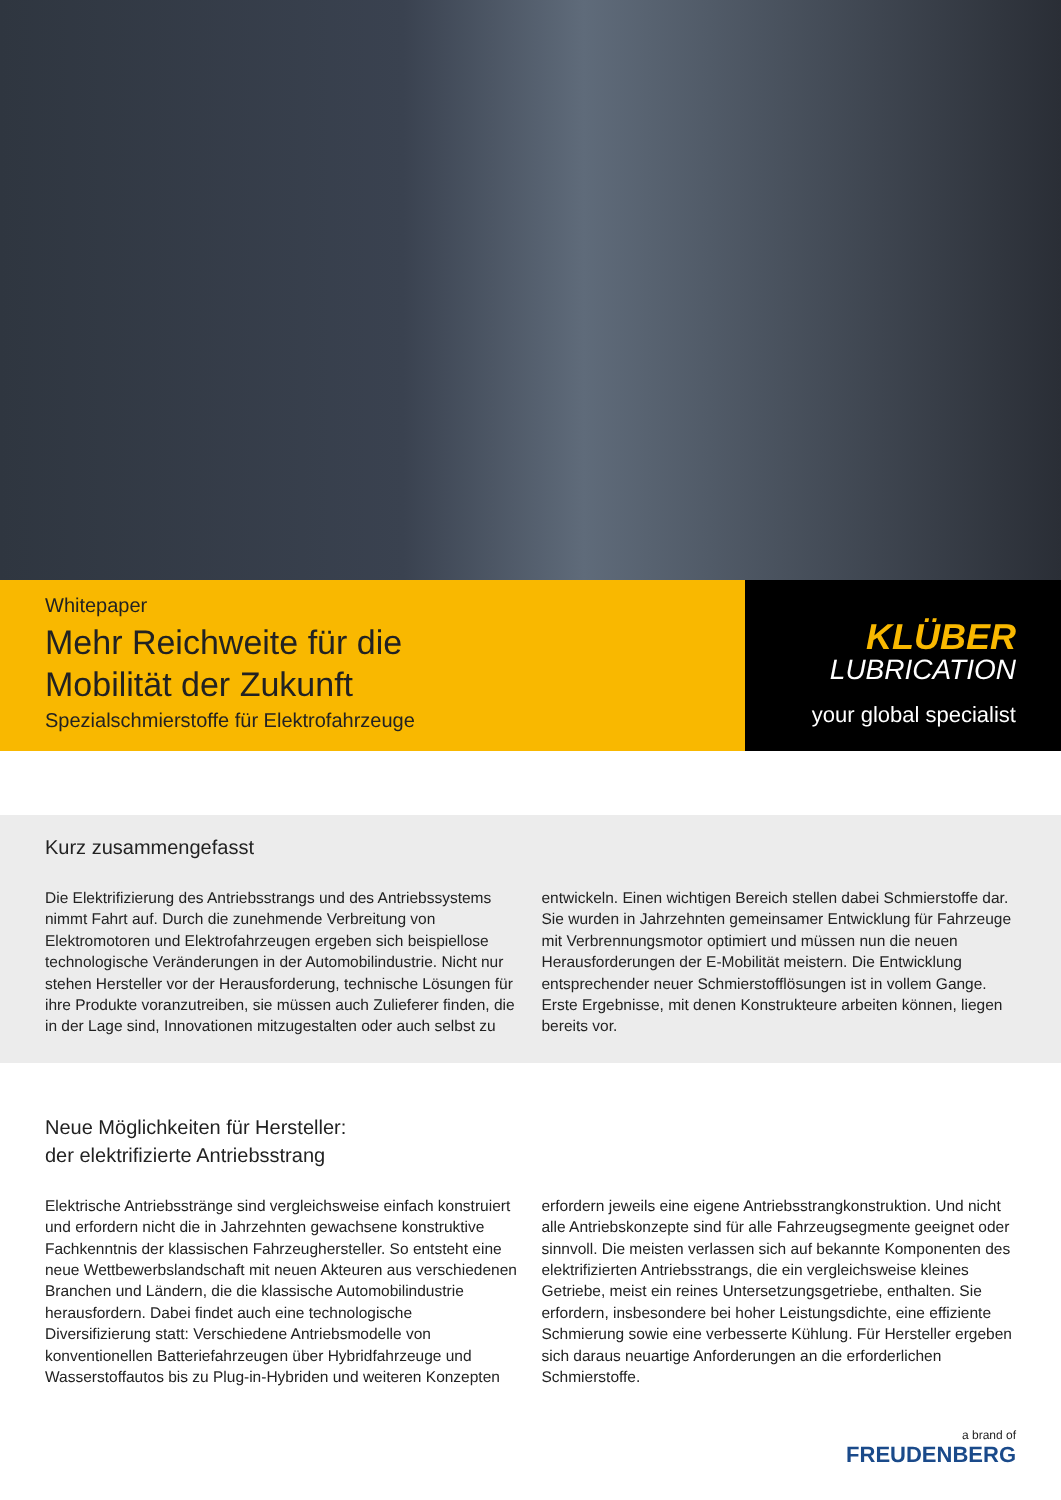Whitepaper
Mehr Reichweite für die
Mobilität der Zukunft
Spezialschmierstoffe für Elektrofahrzeuge
KLÜBER
LUBRICATION
your global specialist
Kurz zusammengefasst
Die Elektrifizierung des Antriebsstrangs und des Antriebssystems nimmt Fahrt auf. Durch die zunehmende Verbreitung von Elektromotoren und Elektrofahrzeugen ergeben sich beispiellose technologische Veränderungen in der Automobilindustrie. Nicht nur stehen Hersteller vor der Herausforderung, technische Lösungen für ihre Produkte voranzutreiben, sie müssen auch Zulieferer finden, die in der Lage sind, Innovationen mitzugestalten oder auch selbst zu entwickeln. Einen wichtigen Bereich stellen dabei Schmierstoffe dar. Sie wurden in Jahrzehnten gemeinsamer Entwicklung für Fahrzeuge mit Verbrennungsmotor optimiert und müssen nun die neuen Herausforderungen der E-Mobilität meistern. Die Entwicklung entsprechender neuer Schmierstofflösungen ist in vollem Gange. Erste Ergebnisse, mit denen Konstrukteure arbeiten können, liegen bereits vor.
Neue Möglichkeiten für Hersteller:
der elektrifizierte Antriebsstrang
Elektrische Antriebsstränge sind vergleichsweise einfach konstruiert und erfordern nicht die in Jahrzehnten gewachsene konstruktive Fachkenntnis der klassischen Fahrzeughersteller. So entsteht eine neue Wettbewerbslandschaft mit neuen Akteuren aus verschiedenen Branchen und Ländern, die die klassische Automobilindustrie herausfordern. Dabei findet auch eine technologische Diversifizierung statt: Verschiedene Antriebsmodelle von konventionellen Batteriefahrzeugen über Hybridfahrzeuge und Wasserstoffautos bis zu Plug-in-Hybriden und weiteren Konzepten erfordern jeweils eine eigene Antriebsstrangkonstruktion. Und nicht alle Antriebskonzepte sind für alle Fahrzeugsegmente geeignet oder sinnvoll. Die meisten verlassen sich auf bekannte Komponenten des elektrifizierten Antriebsstrangs, die ein vergleichsweise kleines Getriebe, meist ein reines Untersetzungsgetriebe, enthalten. Sie erfordern, insbesondere bei hoher Leistungsdichte, eine effiziente Schmierung sowie eine verbesserte Kühlung. Für Hersteller ergeben sich daraus neuartige Anforderungen an die erforderlichen Schmierstoffe.
a brand of
FREUDENBERG